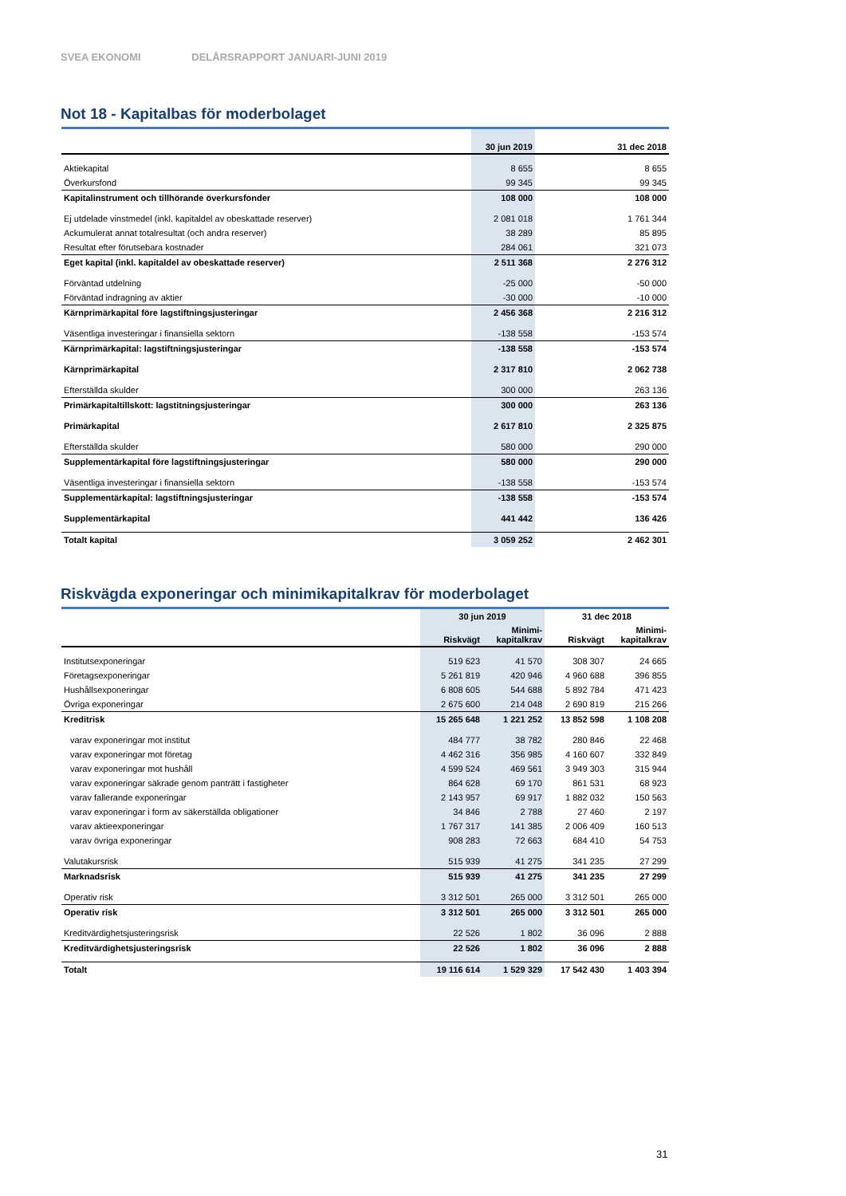SVEA EKONOMI DELÅRSRAPPORT JANUARI-JUNI 2019
Not 18 - Kapitalbas för moderbolaget
| | 30 jun 2019 | 31 dec 2018 |
| --- | --- | --- |
| Aktiekapital | 8 655 | 8 655 |
| Överkursfond | 99 345 | 99 345 |
| Kapitalinstrument och tillhörande överkursfonder | 108 000 | 108 000 |
| Ej utdelade vinstmedel (inkl. kapitaldel av obeskattade reserver) | 2 081 018 | 1 761 344 |
| Ackumulerat annat totalresultat (och andra reserver) | 38 289 | 85 895 |
| Resultat efter förutsebara kostnader | 284 061 | 321 073 |
| Eget kapital (inkl. kapitaldel av obeskattade reserver) | 2 511 368 | 2 276 312 |
| Förväntad utdelning | -25 000 | -50 000 |
| Förväntad indragning av aktier | -30 000 | -10 000 |
| Kärnprimärkapital före lagstiftningsjusteringar | 2 456 368 | 2 216 312 |
| Väsentliga investeringar i finansiella sektorn | -138 558 | -153 574 |
| Kärnprimärkapital: lagstiftningsjusteringar | -138 558 | -153 574 |
| Kärnprimärkapital | 2 317 810 | 2 062 738 |
| Efterställda skulder | 300 000 | 263 136 |
| Primärkapitaltillskott: lagstitningsjusteringar | 300 000 | 263 136 |
| Primärkapital | 2 617 810 | 2 325 875 |
| Efterställda skulder | 580 000 | 290 000 |
| Supplementärkapital före lagstiftningsjusteringar | 580 000 | 290 000 |
| Väsentliga investeringar i finansiella sektorn | -138 558 | -153 574 |
| Supplementärkapital: lagstiftningsjusteringar | -138 558 | -153 574 |
| Supplementärkapital | 441 442 | 136 426 |
| Totalt kapital | 3 059 252 | 2 462 301 |
Riskvägda exponeringar och minimikapitalkrav för moderbolaget
| | 30 jun 2019 | | 31 dec 2018 | |
| --- | --- | --- | --- | --- |
| | Riskvägt | Minimi- kapitalkrav | Riskvägt | Minimi- kapitalkrav |
| Institutsexponeringar | 519 623 | 41 570 | 308 307 | 24 665 |
| Företagsexponeringar | 5 261 819 | 420 946 | 4 960 688 | 396 855 |
| Hushållsexponeringar | 6 808 605 | 544 688 | 5 892 784 | 471 423 |
| Övriga exponeringar | 2 675 600 | 214 048 | 2 690 819 | 215 266 |
| Kreditrisk | 15 265 648 | 1 221 252 | 13 852 598 | 1 108 208 |
| varav exponeringar mot institut | 484 777 | 38 782 | 280 846 | 22 468 |
| varav exponeringar mot företag | 4 462 316 | 356 985 | 4 160 607 | 332 849 |
| varav exponeringar mot hushåll | 4 599 524 | 469 561 | 3 949 303 | 315 944 |
| varav exponeringar säkrade genom panträtt i fastigheter | 864 628 | 69 170 | 861 531 | 68 923 |
| varav fallerande exponeringar | 2 143 957 | 69 917 | 1 882 032 | 150 563 |
| varav exponeringar i form av säkerställda obligationer | 34 846 | 2 788 | 27 460 | 2 197 |
| varav aktieexponeringar | 1 767 317 | 141 385 | 2 006 409 | 160 513 |
| varav övriga exponeringar | 908 283 | 72 663 | 684 410 | 54 753 |
| Valutakursrisk | 515 939 | 41 275 | 341 235 | 27 299 |
| Marknadsrisk | 515 939 | 41 275 | 341 235 | 27 299 |
| Operativ risk | 3 312 501 | 265 000 | 3 312 501 | 265 000 |
| Operativ risk | 3 312 501 | 265 000 | 3 312 501 | 265 000 |
| Kreditvärdighetsjusteringsrisk | 22 526 | 1 802 | 36 096 | 2 888 |
| Kreditvärdighetsjusteringsrisk | 22 526 | 1 802 | 36 096 | 2 888 |
| Totalt | 19 116 614 | 1 529 329 | 17 542 430 | 1 403 394 |
31